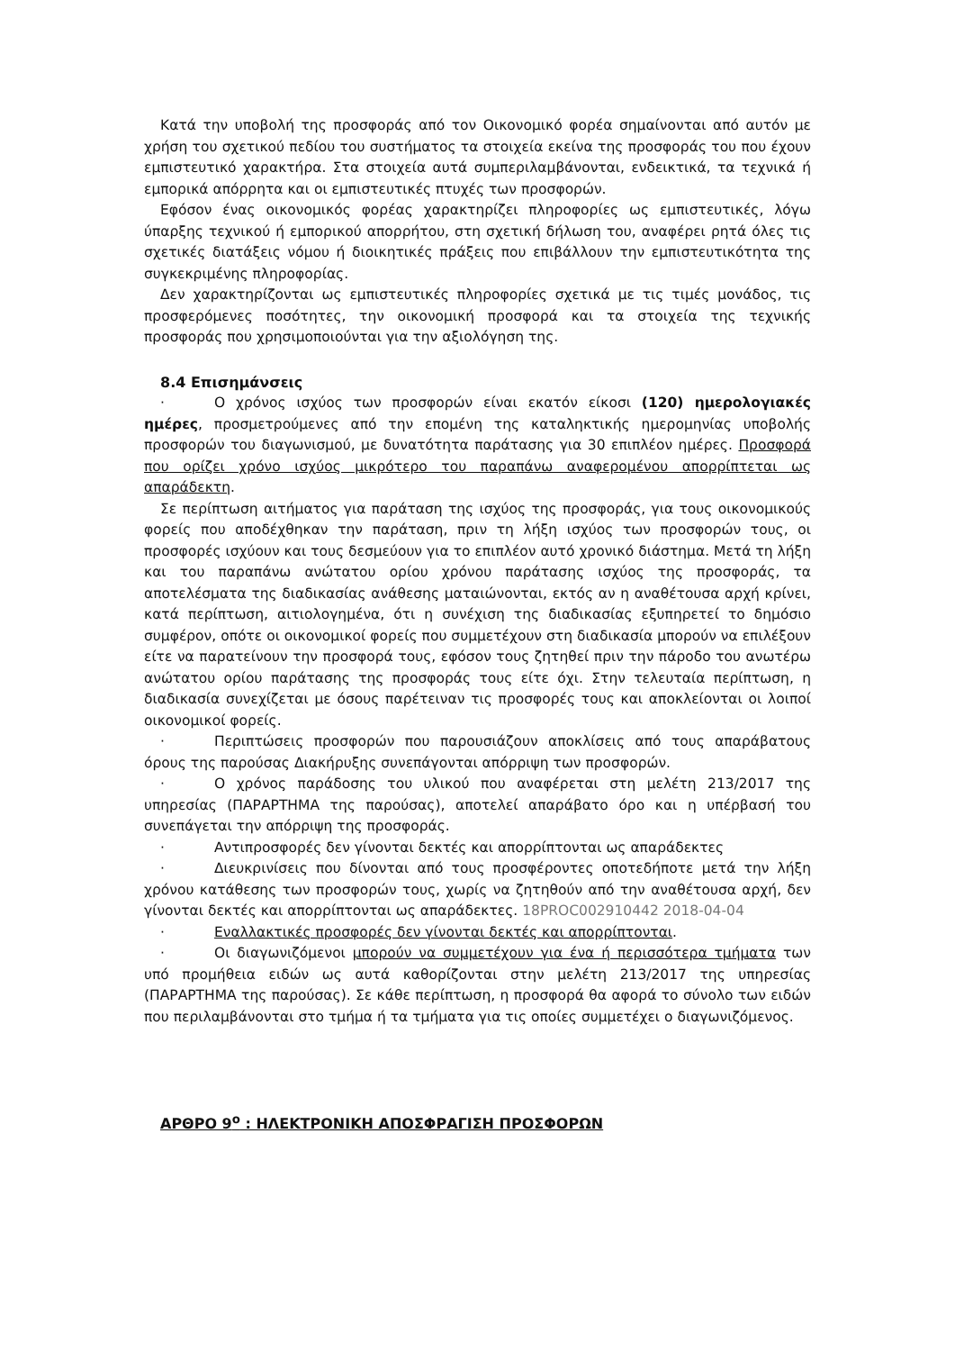Κατά την υποβολή της προσφοράς από τον Οικονομικό φορέα σημαίνονται από αυτόν με χρήση του σχετικού πεδίου του συστήματος τα στοιχεία εκείνα της προσφοράς του που έχουν εμπιστευτικό χαρακτήρα. Στα στοιχεία αυτά συμπεριλαμβάνονται, ενδεικτικά, τα τεχνικά ή εμπορικά απόρρητα και οι εμπιστευτικές πτυχές των προσφορών.
Εφόσον ένας οικονομικός φορέας χαρακτηρίζει πληροφορίες ως εμπιστευτικές, λόγω ύπαρξης τεχνικού ή εμπορικού απορρήτου, στη σχετική δήλωση του, αναφέρει ρητά όλες τις σχετικές διατάξεις νόμου ή διοικητικές πράξεις που επιβάλλουν την εμπιστευτικότητα της συγκεκριμένης πληροφορίας.
Δεν χαρακτηρίζονται ως εμπιστευτικές πληροφορίες σχετικά με τις τιμές μονάδος, τις προσφερόμενες ποσότητες, την οικονομική προσφορά και τα στοιχεία της τεχνικής προσφοράς που χρησιμοποιούνται για την αξιολόγηση της.
8.4 Επισημάνσεις
· Ο χρόνος ισχύος των προσφορών είναι εκατόν είκοσι (120) ημερολογιακές ημέρες, προσμετρούμενες από την επομένη της καταληκτικής ημερομηνίας υποβολής προσφορών του διαγωνισμού, με δυνατότητα παράτασης για 30 επιπλέον ημέρες. Προσφορά που ορίζει χρόνο ισχύος μικρότερο του παραπάνω αναφερομένου απορρίπτεται ως απαράδεκτη.
Σε περίπτωση αιτήματος για παράταση της ισχύος της προσφοράς, για τους οικονομικούς φορείς που αποδέχθηκαν την παράταση, πριν τη λήξη ισχύος των προσφορών τους, οι προσφορές ισχύουν και τους δεσμεύουν για το επιπλέον αυτό χρονικό διάστημα. Μετά τη λήξη και του παραπάνω ανώτατου ορίου χρόνου παράτασης ισχύος της προσφοράς, τα αποτελέσματα της διαδικασίας ανάθεσης ματαιώνονται, εκτός αν η αναθέτουσα αρχή κρίνει, κατά περίπτωση, αιτιολογημένα, ότι η συνέχιση της διαδικασίας εξυπηρετεί το δημόσιο συμφέρον, οπότε οι οικονομικοί φορείς που συμμετέχουν στη διαδικασία μπορούν να επιλέξουν είτε να παρατείνουν την προσφορά τους, εφόσον τους ζητηθεί πριν την πάροδο του ανωτέρω ανώτατου ορίου παράτασης της προσφοράς τους είτε όχι. Στην τελευταία περίπτωση, η διαδικασία συνεχίζεται με όσους παρέτειναν τις προσφορές τους και αποκλείονται οι λοιποί οικονομικοί φορείς.
· Περιπτώσεις προσφορών που παρουσιάζουν αποκλίσεις από τους απαράβατους όρους της παρούσας Διακήρυξης συνεπάγονται απόρριψη των προσφορών.
· Ο χρόνος παράδοσης του υλικού που αναφέρεται στη μελέτη 213/2017 της υπηρεσίας (ΠΑΡΑΡΤΗΜΑ της παρούσας), αποτελεί απαράβατο όρο και η υπέρβασή του συνεπάγεται την απόρριψη της προσφοράς.
· Αντιπροσφορές δεν γίνονται δεκτές και απορρίπτονται ως απαράδεκτες
· Διευκρινίσεις που δίνονται από τους προσφέροντες οποτεδήποτε μετά την λήξη χρόνου κατάθεσης των προσφορών τους, χωρίς να ζητηθούν από την αναθέτουσα αρχή, δεν γίνονται δεκτές και απορρίπτονται ως απαράδεκτες. 18PROC002910442 2018-04-04
· Εναλλακτικές προσφορές δεν γίνονται δεκτές και απορρίπτονται.
· Οι διαγωνιζόμενοι μπορούν να συμμετέχουν για ένα ή περισσότερα τμήματα των υπό προμήθεια ειδών ως αυτά καθορίζονται στην μελέτη 213/2017 της υπηρεσίας (ΠΑΡΑΡΤΗΜΑ της παρούσας). Σε κάθε περίπτωση, η προσφορά θα αφορά το σύνολο των ειδών που περιλαμβάνονται στο τμήμα ή τα τμήματα για τις οποίες συμμετέχει ο διαγωνιζόμενος.
ΑΡΘΡΟ 9<sup>ο</sup> : ΗΛΕΚΤΡΟΝΙΚΗ ΑΠΟΣΦΡΑΓΙΣΗ ΠΡΟΣΦΟΡΩΝ